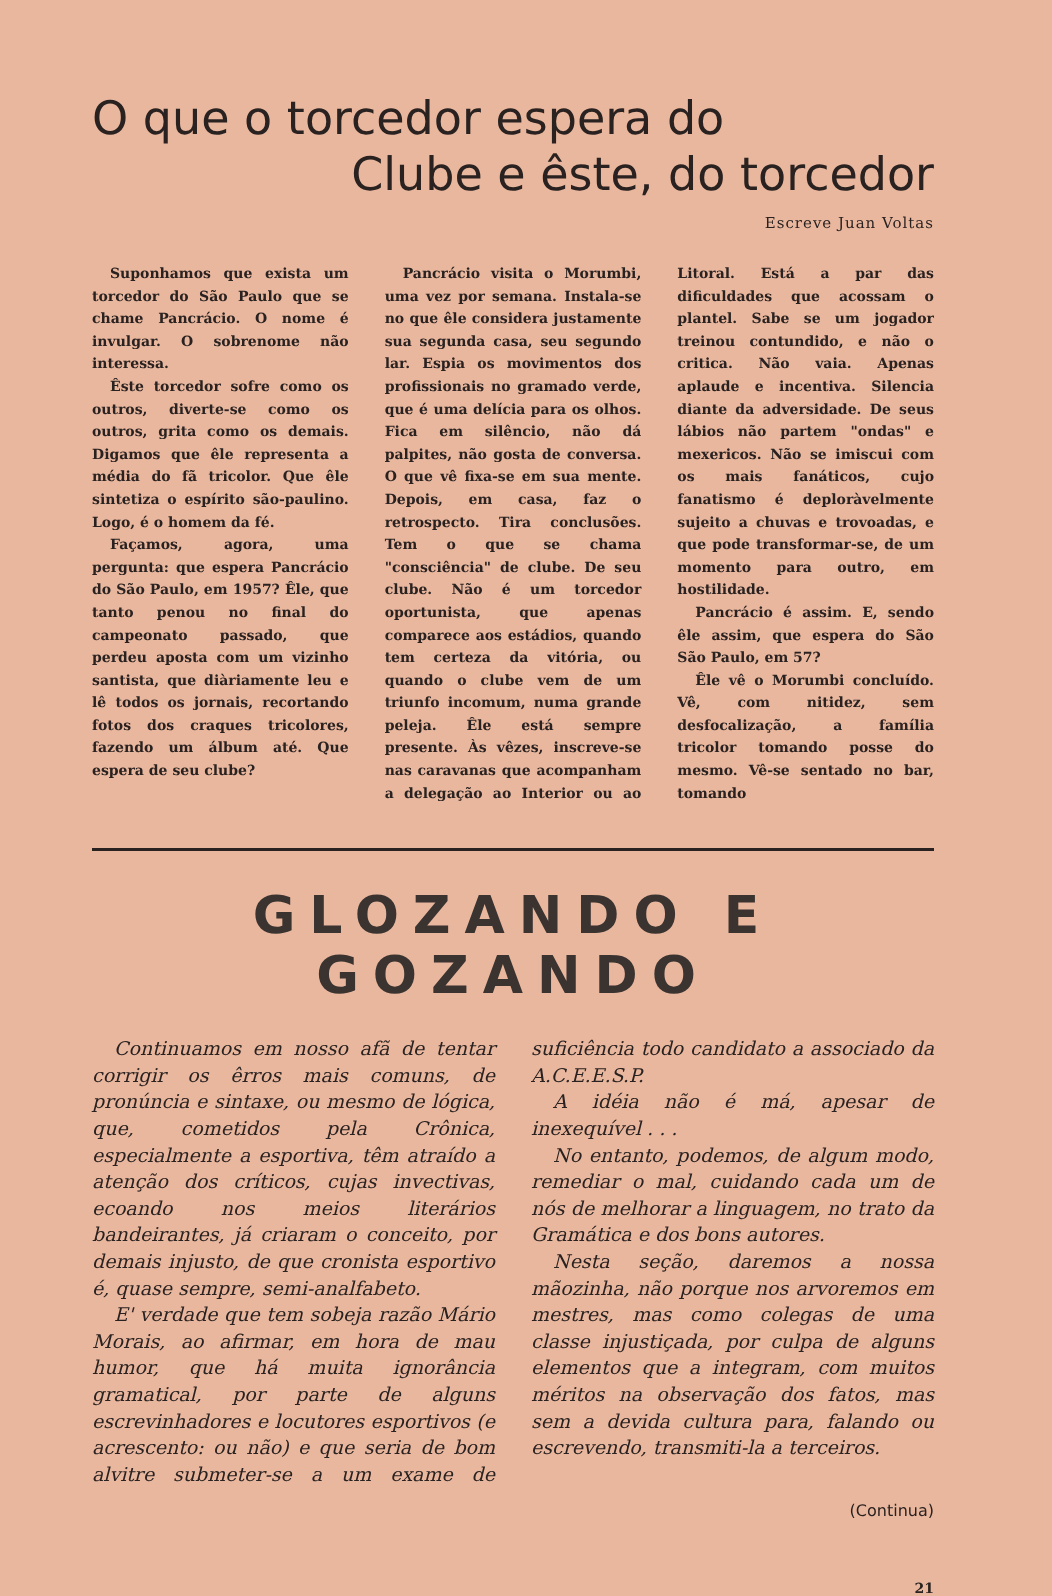O que o torcedor espera do
Clube e êste, do torcedor
Escreve Juan Voltas
Suponhamos que exista um torcedor do São Paulo que se chame Pancrácio. O nome é invulgar. O sobrenome não interessa.
Êste torcedor sofre como os outros, diverte-se como os outros, grita como os demais. Digamos que êle representa a média do fã tricolor. Que êle sintetiza o espírito são-paulino. Logo, é o homem da fé.
Façamos, agora, uma pergunta: que espera Pancrácio do São Paulo, em 1957? Êle, que tanto penou no final do campeonato passado, que perdeu aposta com um vizinho santista, que diàriamente leu e lê todos os jornais, recortando fotos dos craques tricolores, fazendo um álbum até. Que espera de seu clube?
Pancrácio visita o Morumbi, uma vez por semana. Instala-se no que êle considera justamente sua segunda casa, seu segundo lar. Espia os movimentos dos profissionais no gramado verde, que é uma delícia para os olhos. Fica em silêncio, não dá palpites, não gosta de conversa. O que vê fixa-se em sua mente. Depois, em casa, faz o retrospecto. Tira conclusões. Tem o que se chama "consciência" de clube. De seu clube. Não é um torcedor oportunista, que apenas comparece aos estádios, quando tem certeza da vitória, ou quando o clube vem de um triunfo incomum, numa grande peleja. Êle está sempre presente. Às vêzes, inscreve-se nas caravanas que acompanham a delegação ao Interior ou ao Litoral. Está a par das dificuldades que acossam o plantel. Sabe se um jogador treinou contundido, e não o critica. Não vaia. Apenas aplaude e incentiva. Silencia diante da adversidade. De seus lábios não partem "ondas" e mexericos. Não se imiscui com os mais fanáticos, cujo fanatismo é deploràvelmente sujeito a chuvas e trovoadas, e que pode transformar-se, de um momento para outro, em hostilidade.
Pancrácio é assim. E, sendo êle assim, que espera do São São Paulo, em 57?
Êle vê o Morumbi concluído. Vê, com nitidez, sem desfocalização, a família tricolor tomando posse do mesmo. Vê-se sentado no bar, tomando
GLOZANDO E GOZANDO
Continuamos em nosso afã de tentar corrigir os êrros mais comuns, de pronúncia e sintaxe, ou mesmo de lógica, que, cometidos pela Crônica, especialmente a esportiva, têm atraído a atenção dos críticos, cujas invectivas, ecoando nos meios literários bandeirantes, já criaram o conceito, por demais injusto, de que cronista esportivo é, quase sempre, semi-analfabeto.
E' verdade que tem sobeja razão Mário Morais, ao afirmar, em hora de mau humor, que há muita ignorância gramatical, por parte de alguns escrevinhadores e locutores esportivos (e acrescento: ou não) e que seria de bom alvitre submeter-se a um exame de suficiência todo candidato a associado da A.C.E.E.S.P.
A idéia não é má, apesar de inexequível . . .
No entanto, podemos, de algum modo, remediar o mal, cuidando cada um de nós de melhorar a linguagem, no trato da Gramática e dos bons autores.
Nesta seção, daremos a nossa mãozinha, não porque nos arvoremos em mestres, mas como colegas de uma classe injustiçada, por culpa de alguns elementos que a integram, com muitos méritos na observação dos fatos, mas sem a devida cultura para, falando ou escrevendo, transmiti-la a terceiros.
(Continua)
21